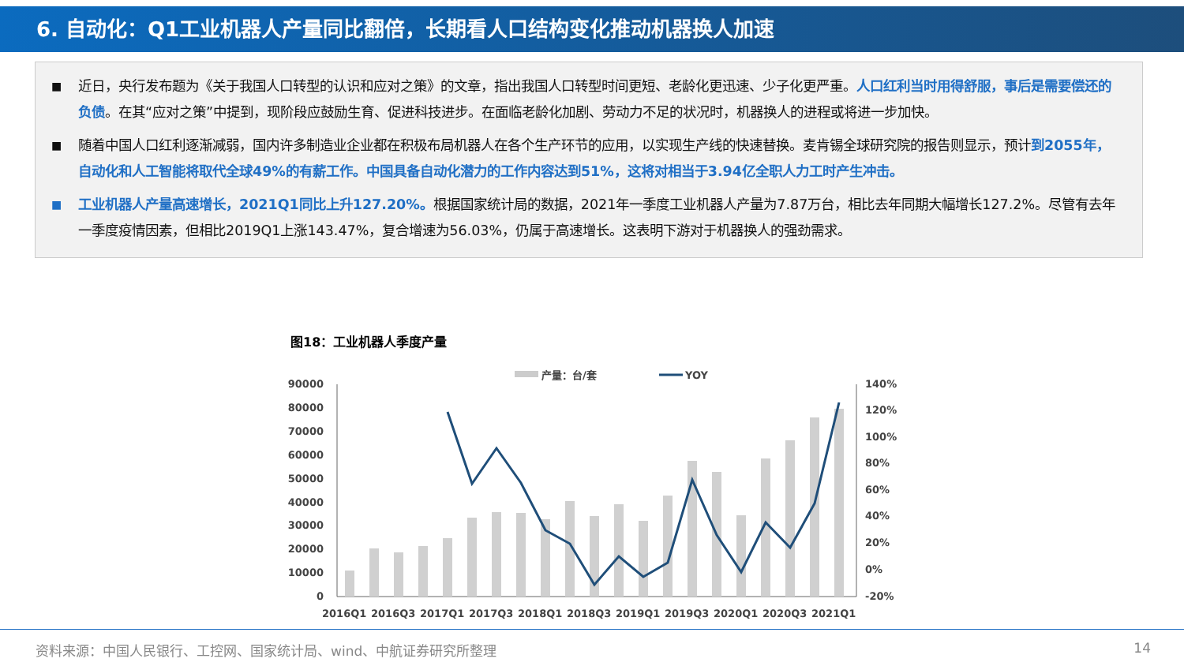6. 自动化：Q1工业机器人产量同比翻倍，长期看人口结构变化推动机器换人加速
■ 近日，央行发布题为《关于我国人口转型的认识和应对之策》的文章，指出我国人口转型时间更短、老龄化更迅速、少子化更严重。人口红利当时用得舒服，事后是需要偿还的负债。在其“应对之策”中提到，现阶段应鼓励生育、促进科技进步。在面临老龄化加剧、劳动力不足的状况时，机器换人的进程或将进一步加快。
■ 随着中国人口红利逐渐减弱，国内许多制造业企业都在积极布局机器人在各个生产环节的应用，以实现生产线的快速替换。麦肯锡全球研究院的报告则显示，预计到2055年，自动化和人工智能将取代全球49%的有薪工作。中国具备自动化潜力的工作内容达到51%，这将对相当于3.94亿全职人力工时产生冲击。
■ 工业机器人产量高速增长，2021Q1同比上升127.20%。根据国家统计局的数据，2021年一季度工业机器人产量为7.87万台，相比去年同期大幅增长127.2%。尽管有去年一季度疫情因素，但相比2019Q1上涨143.47%，复合增速为56.03%，仍属于高速增长。这表明下游对于机器换人的强劲需求。
图18：工业机器人季度产量
产量：台/套
YOY
90000
80000
70000
60000
50000
40000
30000
20000
10000
0
140%
120%
100%
80%
60%
40%
20%
0%
-20%
2016Q1
2016Q3
2017Q1
2017Q3
2018Q1
2018Q3
2019Q1
2019Q3
2020Q1
2020Q3
2021Q1
资料来源：中国人民银行、工控网、国家统计局、wind、中航证券研究所整理
14